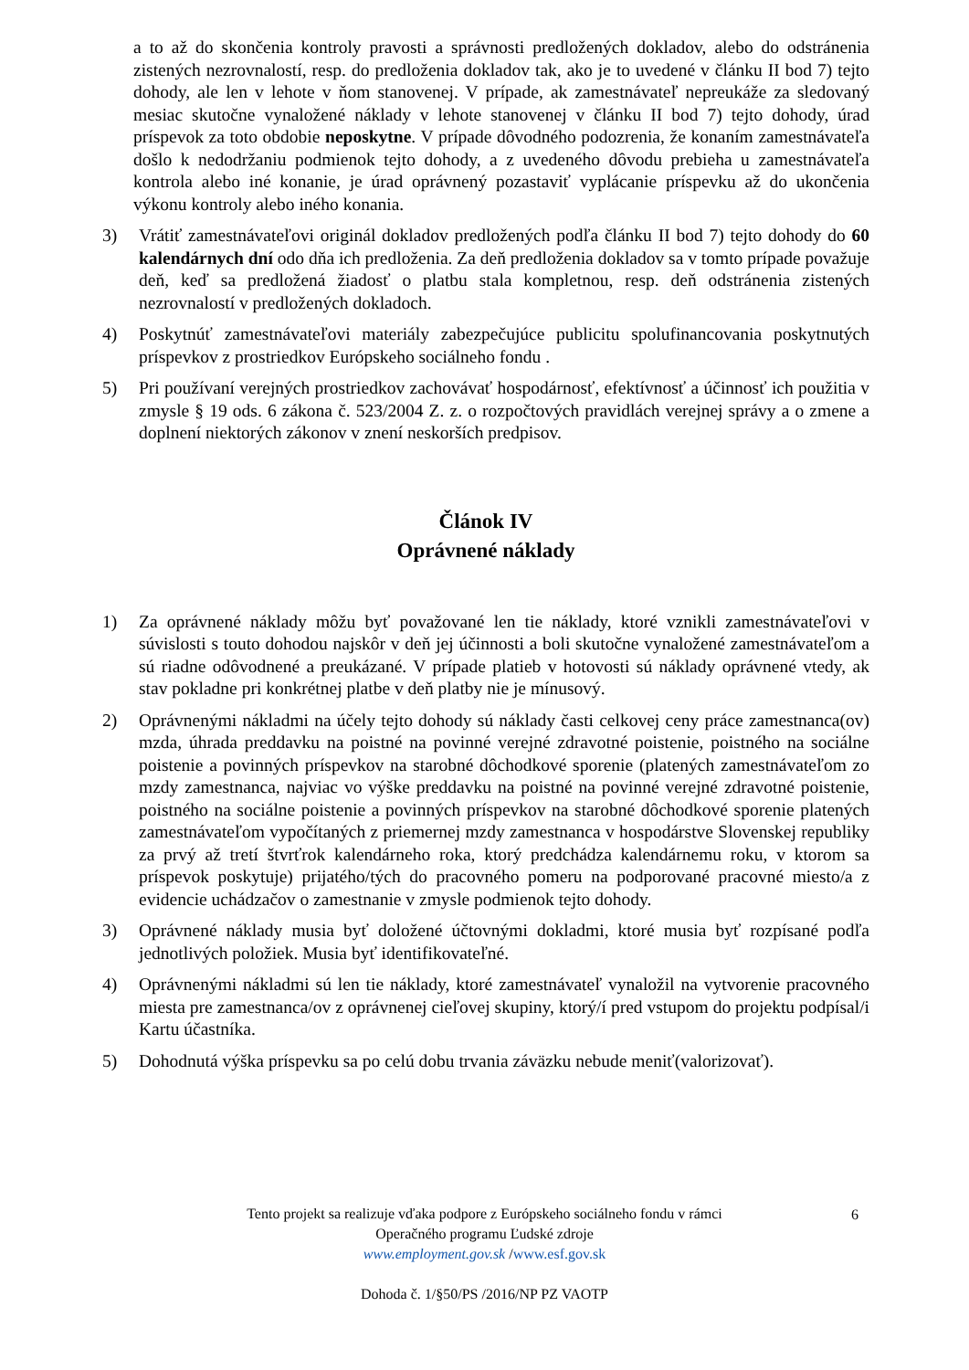a to až do skončenia kontroly pravosti a správnosti predložených dokladov, alebo do odstránenia zistených nezrovnalostí, resp. do predloženia dokladov tak, ako je to uvedené v článku II bod 7) tejto dohody, ale len v lehote v ňom stanovenej. V prípade, ak zamestnávateľ nepreukáže za sledovaný mesiac skutočne vynaložené náklady v lehote stanovenej v článku II bod 7) tejto dohody, úrad príspevok za toto obdobie neposkytne. V prípade dôvodného podozrenia, že konaním zamestnávateľa došlo k nedodržaniu podmienok tejto dohody, a z uvedeného dôvodu prebieha u zamestnávateľa kontrola alebo iné konanie, je úrad oprávnený pozastaviť vyplácanie príspevku až do ukončenia výkonu kontroly alebo iného konania.
3) Vrátiť zamestnávateľovi originál dokladov predložených podľa článku II bod 7) tejto dohody do 60 kalendárnych dní odo dňa ich predloženia. Za deň predloženia dokladov sa v tomto prípade považuje deň, keď sa predložená žiadosť o platbu stala kompletnou, resp. deň odstránenia zistených nezrovnalostí v predložených dokladoch.
4) Poskytnúť zamestnávateľovi materiály zabezpečujúce publicitu spolufinancovania poskytnutých príspevkov z prostriedkov Európskeho sociálneho fondu .
5) Pri používaní verejných prostriedkov zachovávať hospodárnosť, efektívnosť a účinnosť ich použitia v zmysle § 19 ods. 6 zákona č. 523/2004 Z. z. o rozpočtových pravidlách verejnej správy a o zmene a doplnení niektorých zákonov v znení neskorších predpisov.
Článok IV
Oprávnené náklady
1) Za oprávnené náklady môžu byť považované len tie náklady, ktoré vznikli zamestnávateľovi v súvislosti s touto dohodou najskôr v deň jej účinnosti a boli skutočne vynaložené zamestnávateľom a sú riadne odôvodnené a preukázané. V prípade platieb v hotovosti sú náklady oprávnené vtedy, ak stav pokladne pri konkrétnej platbe v deň platby nie je mínusový.
2) Oprávnenými nákladmi na účely tejto dohody sú náklady časti celkovej ceny práce zamestnanca(ov) mzda, úhrada preddavku na poistné na povinné verejné zdravotné poistenie, poistného na sociálne poistenie a povinných príspevkov na starobné dôchodkové sporenie (platených zamestnávateľom zo mzdy zamestnanca, najviac vo výške preddavku na poistné na povinné verejné zdravotné poistenie, poistného na sociálne poistenie a povinných príspevkov na starobné dôchodkové sporenie platených zamestnávateľom vypočítaných z priemernej mzdy zamestnanca v hospodárstve Slovenskej republiky za prvý až tretí štvrťrok kalendárneho roka, ktorý predchádza kalendárnemu roku, v ktorom sa príspevok poskytuje) prijatého/tých do pracovného pomeru na podporované pracovné miesto/a z evidencie uchádzačov o zamestnanie v zmysle podmienok tejto dohody.
3) Oprávnené náklady musia byť doložené účtovnými dokladmi, ktoré musia byť rozpísané podľa jednotlivých položiek. Musia byť identifikovateľné.
4) Oprávnenými nákladmi sú len tie náklady, ktoré zamestnávateľ vynaložil na vytvorenie pracovného miesta pre zamestnanca/ov z oprávnenej cieľovej skupiny, ktorý/í pred vstupom do projektu podpísal/i Kartu účastníka.
5) Dohodnutá výška príspevku sa po celú dobu trvania záväzku nebude meniť(valorizovať).
6
Tento projekt sa realizuje vďaka podpore z Európskeho sociálneho fondu v rámci
Operačného programu Ľudské zdroje
www.employment.gov.sk /www.esf.gov.sk
Dohoda č. 1/§50/PS /2016/NP PZ VAOTP